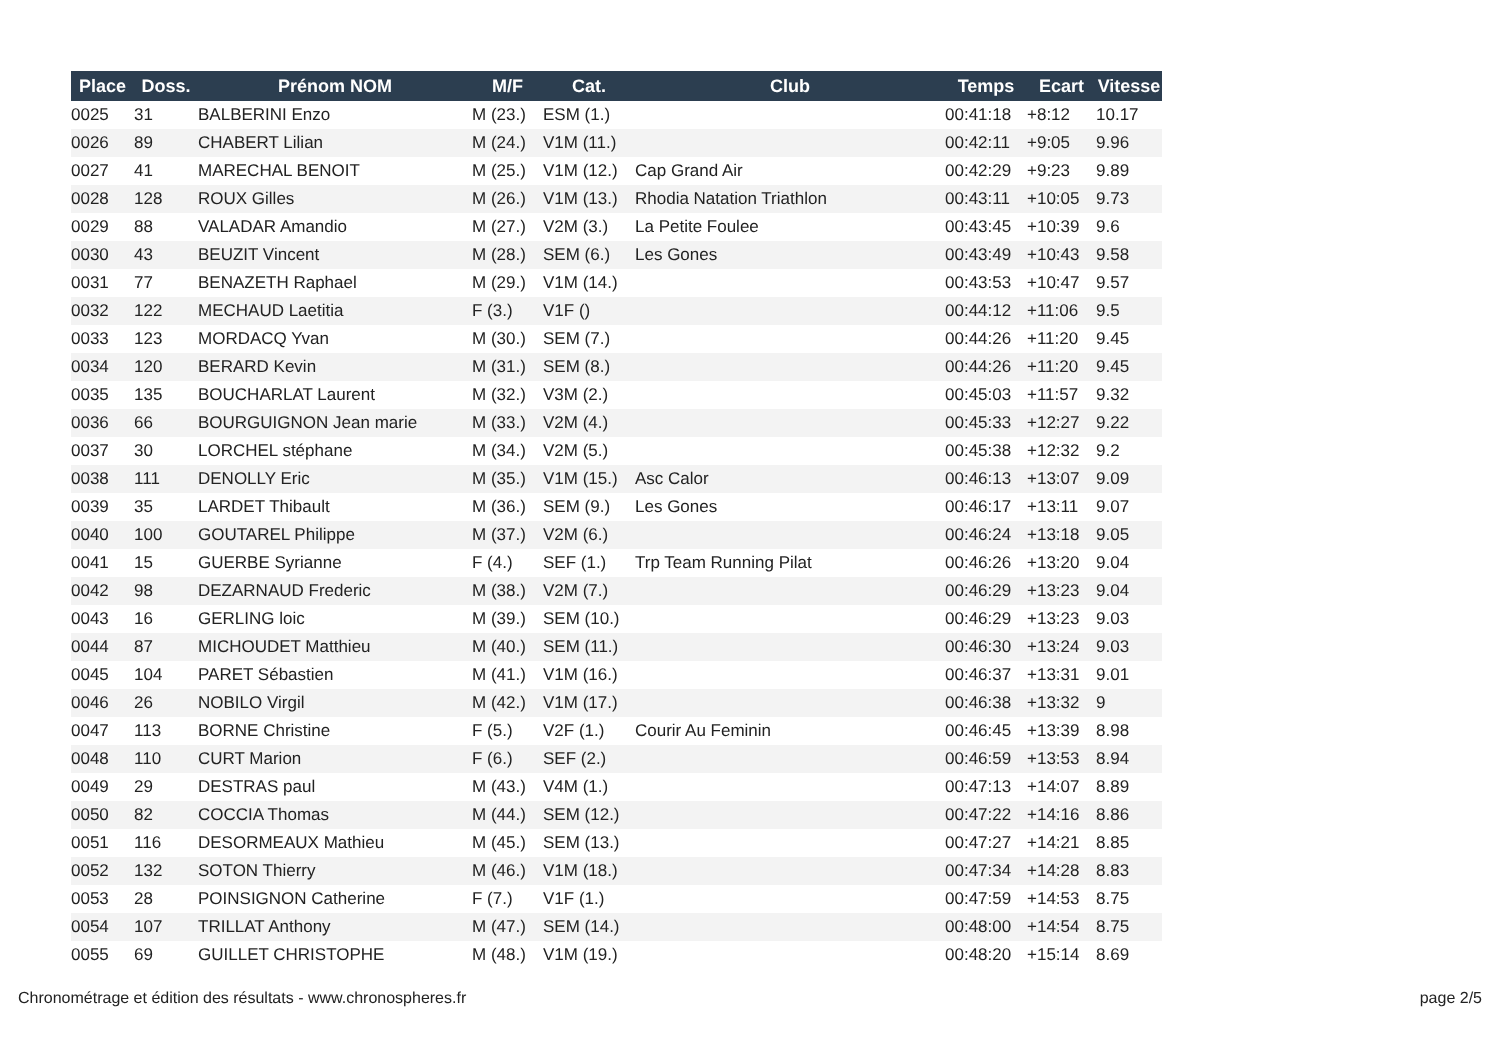| Place | Doss. | Prénom NOM | M/F | Cat. | Club | Temps | Ecart | Vitesse |
| --- | --- | --- | --- | --- | --- | --- | --- | --- |
| 0025 | 31 | BALBERINI Enzo | M (23.) | ESM (1.) | | 00:41:18 | +8:12 | 10.17 |
| 0026 | 89 | CHABERT Lilian | M (24.) | V1M (11.) | | 00:42:11 | +9:05 | 9.96 |
| 0027 | 41 | MARECHAL BENOIT | M (25.) | V1M (12.) | Cap Grand Air | 00:42:29 | +9:23 | 9.89 |
| 0028 | 128 | ROUX Gilles | M (26.) | V1M (13.) | Rhodia Natation Triathlon | 00:43:11 | +10:05 | 9.73 |
| 0029 | 88 | VALADAR Amandio | M (27.) | V2M (3.) | La Petite Foulee | 00:43:45 | +10:39 | 9.6 |
| 0030 | 43 | BEUZIT Vincent | M (28.) | SEM (6.) | Les Gones | 00:43:49 | +10:43 | 9.58 |
| 0031 | 77 | BENAZETH Raphael | M (29.) | V1M (14.) | | 00:43:53 | +10:47 | 9.57 |
| 0032 | 122 | MECHAUD Laetitia | F (3.) | V1F () | | 00:44:12 | +11:06 | 9.5 |
| 0033 | 123 | MORDACQ Yvan | M (30.) | SEM (7.) | | 00:44:26 | +11:20 | 9.45 |
| 0034 | 120 | BERARD Kevin | M (31.) | SEM (8.) | | 00:44:26 | +11:20 | 9.45 |
| 0035 | 135 | BOUCHARLAT Laurent | M (32.) | V3M (2.) | | 00:45:03 | +11:57 | 9.32 |
| 0036 | 66 | BOURGUIGNON Jean marie | M (33.) | V2M (4.) | | 00:45:33 | +12:27 | 9.22 |
| 0037 | 30 | LORCHEL stéphane | M (34.) | V2M (5.) | | 00:45:38 | +12:32 | 9.2 |
| 0038 | 111 | DENOLLY Eric | M (35.) | V1M (15.) | Asc Calor | 00:46:13 | +13:07 | 9.09 |
| 0039 | 35 | LARDET Thibault | M (36.) | SEM (9.) | Les Gones | 00:46:17 | +13:11 | 9.07 |
| 0040 | 100 | GOUTAREL Philippe | M (37.) | V2M (6.) | | 00:46:24 | +13:18 | 9.05 |
| 0041 | 15 | GUERBE Syrianne | F (4.) | SEF (1.) | Trp Team Running Pilat | 00:46:26 | +13:20 | 9.04 |
| 0042 | 98 | DEZARNAUD Frederic | M (38.) | V2M (7.) | | 00:46:29 | +13:23 | 9.04 |
| 0043 | 16 | GERLING loic | M (39.) | SEM (10.) | | 00:46:29 | +13:23 | 9.03 |
| 0044 | 87 | MICHOUDET Matthieu | M (40.) | SEM (11.) | | 00:46:30 | +13:24 | 9.03 |
| 0045 | 104 | PARET Sébastien | M (41.) | V1M (16.) | | 00:46:37 | +13:31 | 9.01 |
| 0046 | 26 | NOBILO Virgil | M (42.) | V1M (17.) | | 00:46:38 | +13:32 | 9 |
| 0047 | 113 | BORNE Christine | F (5.) | V2F (1.) | Courir Au Feminin | 00:46:45 | +13:39 | 8.98 |
| 0048 | 110 | CURT Marion | F (6.) | SEF (2.) | | 00:46:59 | +13:53 | 8.94 |
| 0049 | 29 | DESTRAS paul | M (43.) | V4M (1.) | | 00:47:13 | +14:07 | 8.89 |
| 0050 | 82 | COCCIA Thomas | M (44.) | SEM (12.) | | 00:47:22 | +14:16 | 8.86 |
| 0051 | 116 | DESORMEAUX Mathieu | M (45.) | SEM (13.) | | 00:47:27 | +14:21 | 8.85 |
| 0052 | 132 | SOTON Thierry | M (46.) | V1M (18.) | | 00:47:34 | +14:28 | 8.83 |
| 0053 | 28 | POINSIGNON Catherine | F (7.) | V1F (1.) | | 00:47:59 | +14:53 | 8.75 |
| 0054 | 107 | TRILLAT Anthony | M (47.) | SEM (14.) | | 00:48:00 | +14:54 | 8.75 |
| 0055 | 69 | GUILLET CHRISTOPHE | M (48.) | V1M (19.) | | 00:48:20 | +15:14 | 8.69 |
Chronométrage et édition des résultats - www.chronospheres.fr
page 2/5